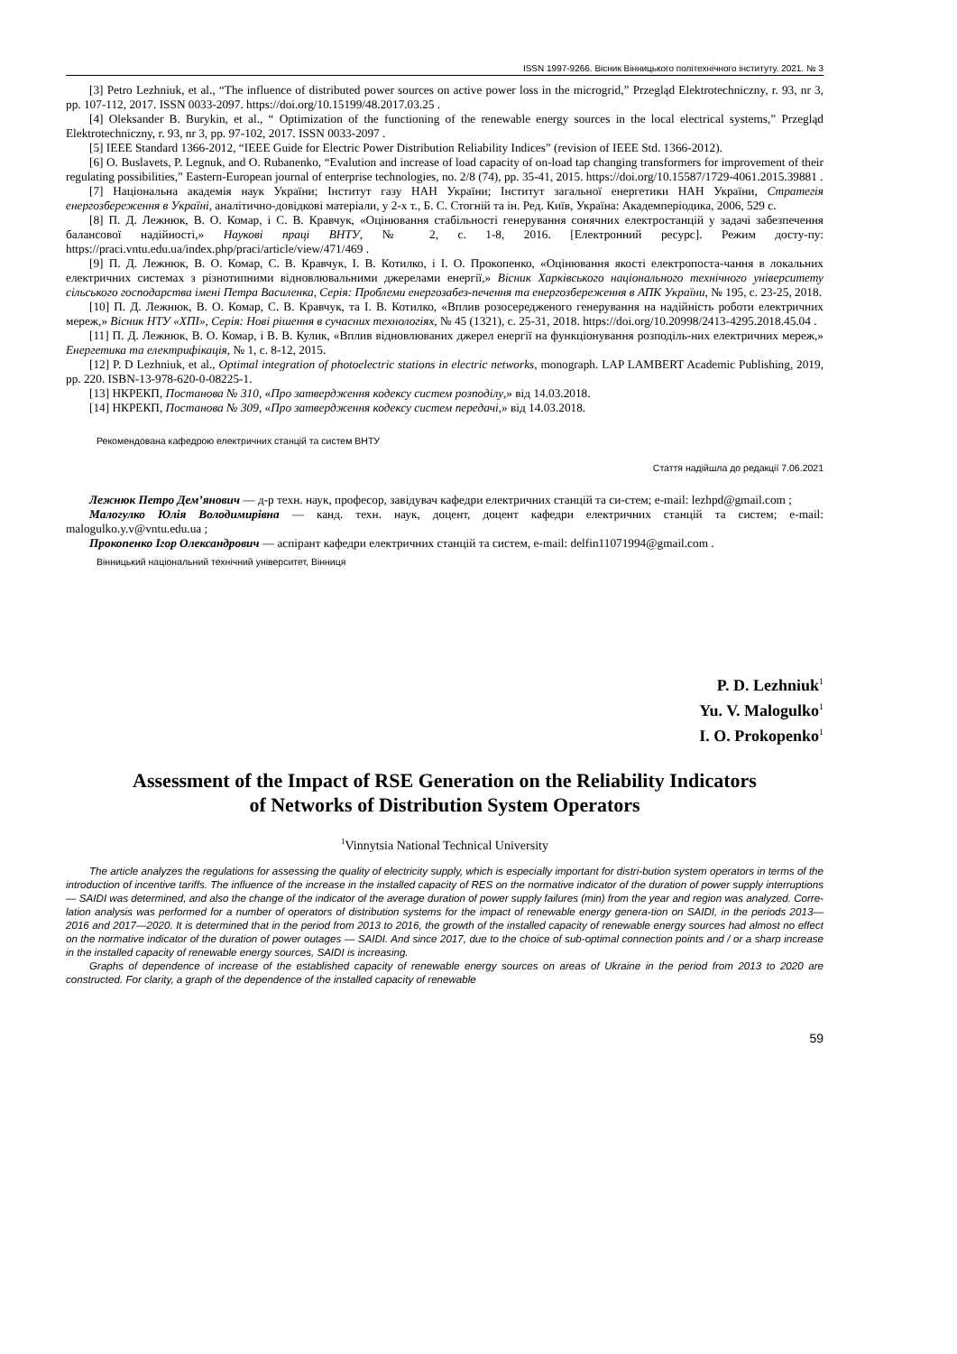ISSN 1997-9266. Вісник Вінницького політехнічного інституту. 2021. № 3
[3] Petro Lezhniuk, et al., “The influence of distributed power sources on active power loss in the microgrid,” Przegląd Elektrotechniczny, r. 93, nr 3, pp. 107-112, 2017. ISSN 0033-2097. https://doi.org/10.15199/48.2017.03.25 .
[4] Oleksander B. Burykin, et al., “ Optimization of the functioning of the renewable energy sources in the local electrical systems,” Przegląd Elektrotechniczny, r. 93, nr 3, pp. 97-102, 2017. ISSN 0033-2097 .
[5] IEEE Standard 1366-2012, “IEEE Guide for Electric Power Distribution Reliability Indices” (revision of IEEE Std. 1366-2012).
[6] O. Buslavets, P. Legnuk, and O. Rubanenko, “Evalution and increase of load capacity of on-load tap changing transformers for improvement of their regulating possibilities,” Eastern-European journal of enterprise technologies, no. 2/8 (74), pp. 35-41, 2015. https://doi.org/10.15587/1729-4061.2015.39881 .
[7] Національна академія наук України; Інститут газу НАН України; Інститут загальної енергетики НАН України, Стратегія енергозбереження в Україні, аналітично-довідкові матеріали, у 2-х т., Б. С. Стогній та ін. Ред. Київ, Україна: Академперіодика, 2006, 529 с.
[8] П. Д. Лежнюк, В. О. Комар, і С. В. Кравчук, «Оцінювання стабільності генерування сонячних електростанцій у задачі забезпечення балансової надійності,» Наукові праці ВНТУ, № 2, с. 1-8, 2016. [Електронний ресурс]. Режим досту-пу: https://praci.vntu.edu.ua/index.php/praci/article/view/471/469 .
[9] П. Д. Лежнюк, В. О. Комар, С. В. Кравчук, І. В. Котилко, і І. О. Прокопенко, «Оцінювання якості електропоста-чання в локальних електричних системах з різнотипними відновлювальними джерелами енергії,» Вісник Харківського національного технічного університету сільського господарства імені Петра Василенка, Серія: Проблеми енергозабез-печення та енергозбереження в АПК України, № 195, с. 23-25, 2018.
[10] П. Д. Лежнюк, В. О. Комар, С. В. Кравчук, та І. В. Котилко, «Вплив розосередженого генерування на надійність роботи електричних мереж,» Вісник НТУ «ХПІ», Серія: Нові рішення в сучасних технологіях, № 45 (1321), с. 25-31, 2018. https://doi.org/10.20998/2413-4295.2018.45.04 .
[11] П. Д. Лежнюк, В. О. Комар, і В. В. Кулик, «Вплив відновлюваних джерел енергії на функціонування розподіль-них електричних мереж,» Енергетика та електрифікація, № 1, с. 8-12, 2015.
[12] P. D Lezhniuk, et al., Optimal integration of photoelectric stations in electric networks, monograph. LAP LAMBERT Academic Publishing, 2019, pp. 220. ISBN-13-978-620-0-08225-1.
[13] НКРЕКП, Постанова № 310, «Про затвердження кодексу систем розподілу,» від 14.03.2018.
[14] НКРЕКП, Постанова № 309, «Про затвердження кодексу систем передачі,» від 14.03.2018.
Рекомендована кафедрою електричних станцій та систем ВНТУ
Стаття надійшла до редакції 7.06.2021
Лежнюк Петро Дем’янович — д-р техн. наук, професор, завідувач кафедри електричних станцій та си-стем; e-mail: lezhpd@gmail.com ;
Малогулко Юлія Володимирівна — канд. техн. наук, доцент, доцент кафедри електричних станцій та систем; e-mail: malogulko.y.v@vntu.edu.ua ;
Прокопенко Ігор Олександрович — аспірант кафедри електричних станцій та систем, e-mail: delfin11071994@gmail.com .
Вінницький національний технічний університет, Вінниця
P. D. Lezhniuk<sup>1</sup>
Yu. V. Malogulko<sup>1</sup>
I. O. Prokopenko<sup>1</sup>
Assessment of the Impact of RSE Generation on the Reliability Indicators
of Networks of Distribution System Operators
<sup>1</sup> Vinnytsia National Technical University
The article analyzes the regulations for assessing the quality of electricity supply, which is especially important for distri-bution system operators in terms of the introduction of incentive tariffs. The influence of the increase in the installed capacity of RES on the normative indicator of the duration of power supply interruptions — SAIDI was determined, and also the change of the indicator of the average duration of power supply failures (min) from the year and region was analyzed. Corre-lation analysis was performed for a number of operators of distribution systems for the impact of renewable energy genera-tion on SAIDI, in the periods 2013—2016 and 2017—2020. It is determined that in the period from 2013 to 2016, the growth of the installed capacity of renewable energy sources had almost no effect on the normative indicator of the duration of power outages — SAIDI. And since 2017, due to the choice of sub-optimal connection points and / or a sharp increase in the installed capacity of renewable energy sources, SAIDI is increasing.
Graphs of dependence of increase of the established capacity of renewable energy sources on areas of Ukraine in the period from 2013 to 2020 are constructed. For clarity, a graph of the dependence of the installed capacity of renewable
59